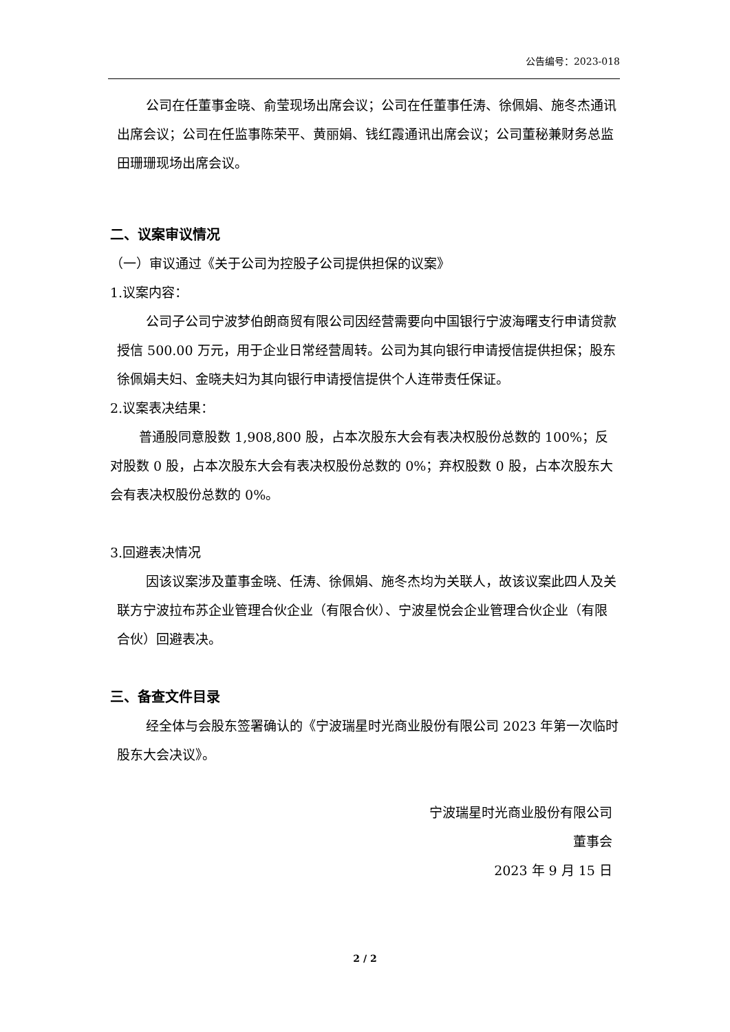公告编号：2023-018
公司在任董事金晓、俞莹现场出席会议；公司在任董事任涛、徐佩娟、施冬杰通讯出席会议；公司在任监事陈荣平、黄丽娟、钱红霞通讯出席会议；公司董秘兼财务总监田珊珊现场出席会议。
二、议案审议情况
（一）审议通过《关于公司为控股子公司提供担保的议案》
1.议案内容：
公司子公司宁波梦伯朗商贸有限公司因经营需要向中国银行宁波海曙支行申请贷款授信 500.00 万元，用于企业日常经营周转。公司为其向银行申请授信提供担保；股东徐佩娟夫妇、金晓夫妇为其向银行申请授信提供个人连带责任保证。
2.议案表决结果：
普通股同意股数 1,908,800 股，占本次股东大会有表决权股份总数的 100%；反对股数 0 股，占本次股东大会有表决权股份总数的 0%；弃权股数 0 股，占本次股东大会有表决权股份总数的 0%。
3.回避表决情况
因该议案涉及董事金晓、任涛、徐佩娟、施冬杰均为关联人，故该议案此四人及关联方宁波拉布苏企业管理合伙企业（有限合伙）、宁波星悦会企业管理合伙企业（有限合伙）回避表决。
三、备查文件目录
经全体与会股东签署确认的《宁波瑞星时光商业股份有限公司 2023 年第一次临时股东大会决议》。
宁波瑞星时光商业股份有限公司
董事会
2023 年 9 月 15 日
2 / 2